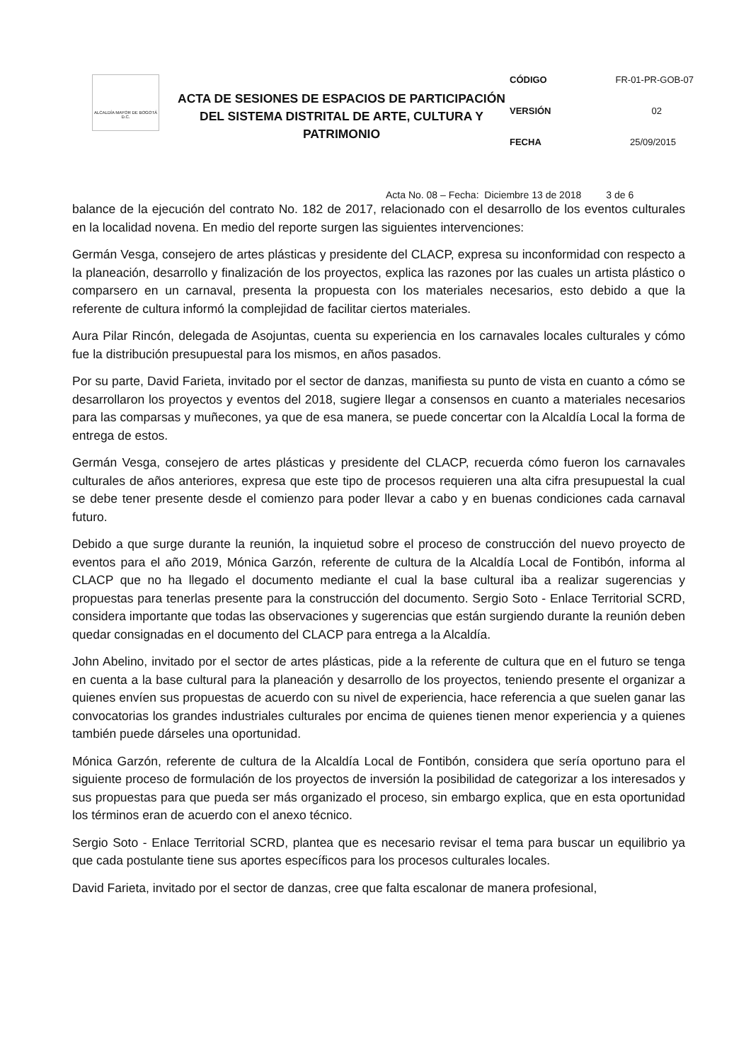ALCALDÍA MAYOR DE BOGOTÁ D.C.
ACTA DE SESIONES DE ESPACIOS DE PARTICIPACIÓN DEL SISTEMA DISTRITAL DE ARTE, CULTURA Y PATRIMONIO
CÓDIGO FR-01-PR-GOB-07
VERSIÓN 02
FECHA 25/09/2015
Acta No. 08 – Fecha: Diciembre 13 de 2018 3 de 6
balance de la ejecución del contrato No. 182 de 2017, relacionado con el desarrollo de los eventos culturales en la localidad novena. En medio del reporte surgen las siguientes intervenciones:
Germán Vesga, consejero de artes plásticas y presidente del CLACP, expresa su inconformidad con respecto a la planeación, desarrollo y finalización de los proyectos, explica las razones por las cuales un artista plástico o comparsero en un carnaval, presenta la propuesta con los materiales necesarios, esto debido a que la referente de cultura informó la complejidad de facilitar ciertos materiales.
Aura Pilar Rincón, delegada de Asojuntas, cuenta su experiencia en los carnavales locales culturales y cómo fue la distribución presupuestal para los mismos, en años pasados.
Por su parte, David Farieta, invitado por el sector de danzas, manifiesta su punto de vista en cuanto a cómo se desarrollaron los proyectos y eventos del 2018, sugiere llegar a consensos en cuanto a materiales necesarios para las comparsas y muñecones, ya que de esa manera, se puede concertar con la Alcaldía Local la forma de entrega de estos.
Germán Vesga, consejero de artes plásticas y presidente del CLACP, recuerda cómo fueron los carnavales culturales de años anteriores, expresa que este tipo de procesos requieren una alta cifra presupuestal la cual se debe tener presente desde el comienzo para poder llevar a cabo y en buenas condiciones cada carnaval futuro.
Debido a que surge durante la reunión, la inquietud sobre el proceso de construcción del nuevo proyecto de eventos para el año 2019, Mónica Garzón, referente de cultura de la Alcaldía Local de Fontibón, informa al CLACP que no ha llegado el documento mediante el cual la base cultural iba a realizar sugerencias y propuestas para tenerlas presente para la construcción del documento. Sergio Soto - Enlace Territorial SCRD, considera importante que todas las observaciones y sugerencias que están surgiendo durante la reunión deben quedar consignadas en el documento del CLACP para entrega a la Alcaldía.
John Abelino, invitado por el sector de artes plásticas, pide a la referente de cultura que en el futuro se tenga en cuenta a la base cultural para la planeación y desarrollo de los proyectos, teniendo presente el organizar a quienes envíen sus propuestas de acuerdo con su nivel de experiencia, hace referencia a que suelen ganar las convocatorias los grandes industriales culturales por encima de quienes tienen menor experiencia y a quienes también puede dárseles una oportunidad.
Mónica Garzón, referente de cultura de la Alcaldía Local de Fontibón, considera que sería oportuno para el siguiente proceso de formulación de los proyectos de inversión la posibilidad de categorizar a los interesados y sus propuestas para que pueda ser más organizado el proceso, sin embargo explica, que en esta oportunidad los términos eran de acuerdo con el anexo técnico.
Sergio Soto - Enlace Territorial SCRD, plantea que es necesario revisar el tema para buscar un equilibrio ya que cada postulante tiene sus aportes específicos para los procesos culturales locales.
David Farieta, invitado por el sector de danzas, cree que falta escalonar de manera profesional,